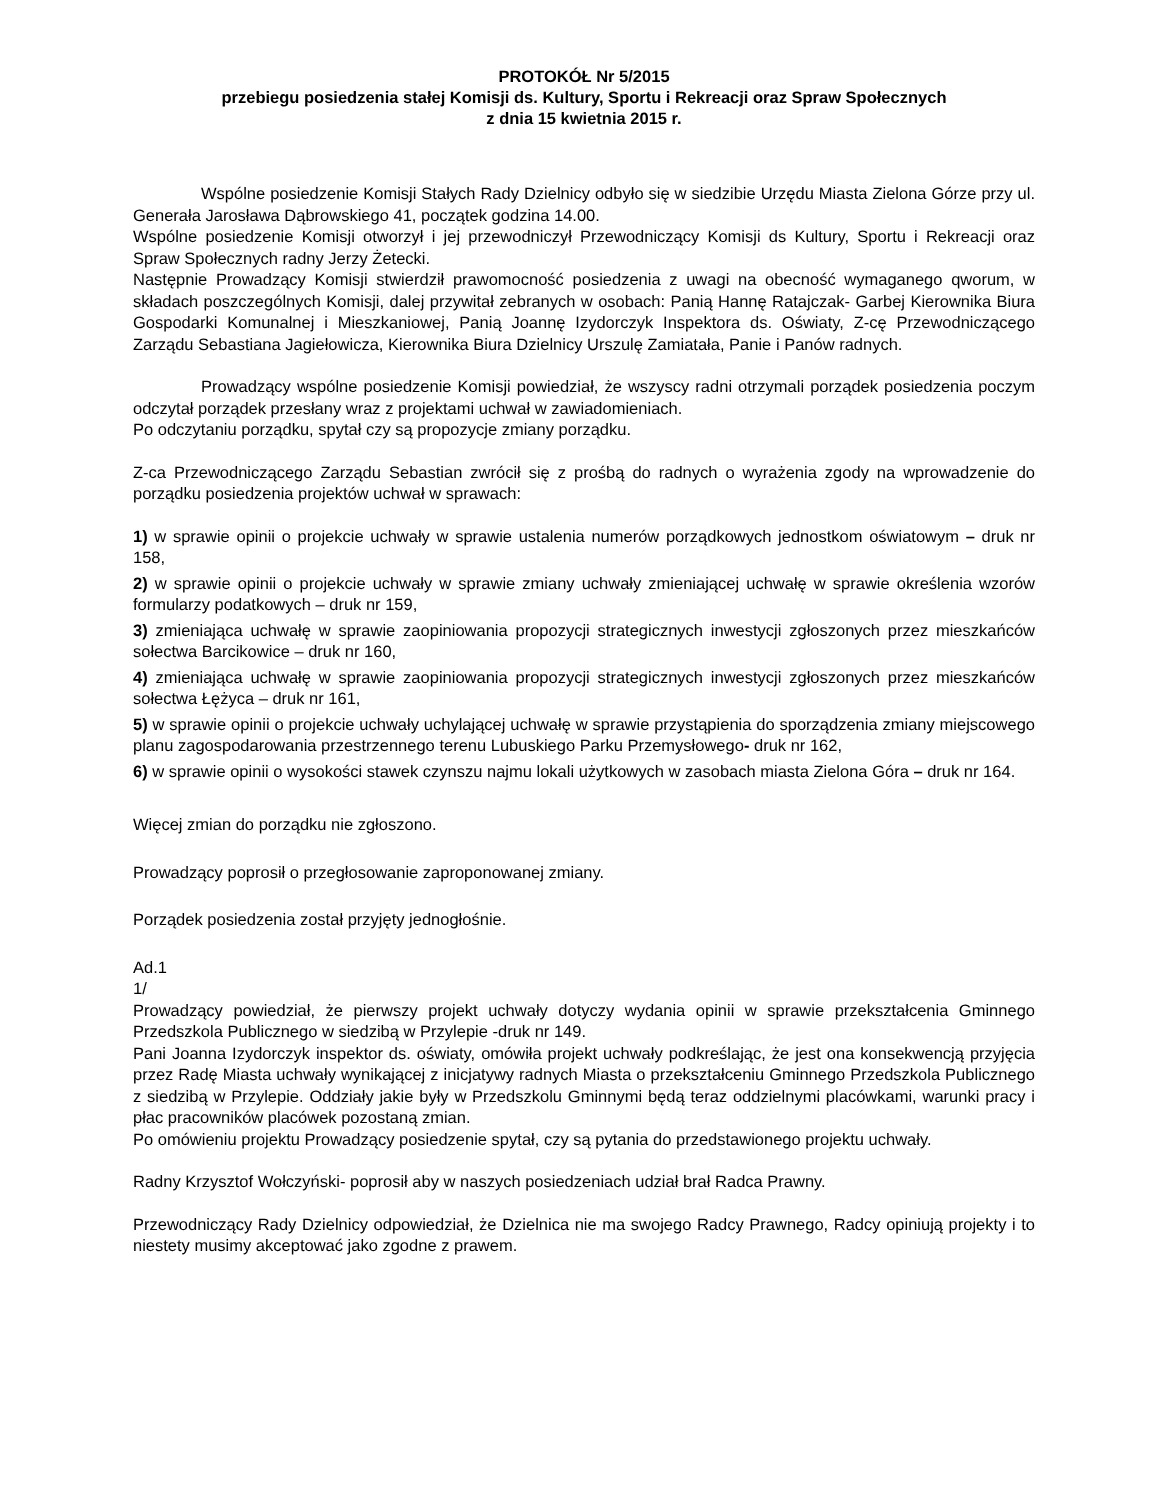PROTOKÓŁ Nr 5/2015
przebiegu posiedzenia stałej Komisji ds. Kultury, Sportu i Rekreacji oraz Spraw Społecznych
z dnia 15 kwietnia 2015 r.
Wspólne posiedzenie Komisji Stałych Rady Dzielnicy odbyło się w siedzibie Urzędu Miasta Zielona Górze przy ul. Generała Jarosława Dąbrowskiego 41, początek godzina 14.00.
Wspólne posiedzenie Komisji otworzył i jej przewodniczył Przewodniczący Komisji ds Kultury, Sportu i Rekreacji oraz Spraw Społecznych radny Jerzy Żetecki.
Następnie Prowadzący Komisji stwierdził prawomocność posiedzenia z uwagi na obecność wymaganego qworum, w składach poszczególnych Komisji, dalej przywitał zebranych w osobach: Panią Hannę Ratajczak- Garbej Kierownika Biura Gospodarki Komunalnej i Mieszkaniowej, Panią Joannę Izydorczyk Inspektora ds. Oświaty, Z-cę Przewodniczącego Zarządu Sebastiana Jagiełowicza, Kierownika Biura Dzielnicy Urszulę Zamiatała, Panie i Panów radnych.
Prowadzący wspólne posiedzenie Komisji powiedział, że wszyscy radni otrzymali porządek posiedzenia poczym odczytał porządek przesłany wraz z projektami uchwał w zawiadomieniach.
Po odczytaniu porządku, spytał czy są propozycje zmiany porządku.
Z-ca Przewodniczącego Zarządu Sebastian zwrócił się z prośbą do radnych o wyrażenia zgody na wprowadzenie do porządku posiedzenia projektów uchwał w sprawach:
1) w sprawie opinii o projekcie uchwały w sprawie ustalenia numerów porządkowych jednostkom oświatowym – druk nr 158,
2) w sprawie opinii o projekcie uchwały w sprawie zmiany uchwały zmieniającej uchwałę w sprawie określenia wzorów formularzy podatkowych – druk nr 159,
3) zmieniająca uchwałę w sprawie zaopiniowania propozycji strategicznych inwestycji zgłoszonych przez mieszkańców sołectwa Barcikowice – druk nr 160,
4) zmieniająca uchwałę w sprawie zaopiniowania propozycji strategicznych inwestycji zgłoszonych przez mieszkańców sołectwa Łężyca – druk nr 161,
5) w sprawie opinii o projekcie uchwały uchylającej uchwałę w sprawie przystąpienia do sporządzenia zmiany miejscowego planu zagospodarowania przestrzennego terenu Lubuskiego Parku Przemysłowego- druk nr 162,
6) w sprawie opinii o wysokości stawek czynszu najmu lokali użytkowych w zasobach miasta Zielona Góra – druk nr 164.
Więcej zmian do porządku nie zgłoszono.
Prowadzący poprosił o przegłosowanie zaproponowanej zmiany.
Porządek posiedzenia został przyjęty jednogłośnie.
Ad.1
1/
Prowadzący powiedział, że pierwszy projekt uchwały dotyczy wydania opinii w sprawie przekształcenia Gminnego Przedszkola Publicznego w siedzibą w Przylepie -druk nr 149.
Pani Joanna Izydorczyk inspektor ds. oświaty, omówiła projekt uchwały podkreślając, że jest ona konsekwencją przyjęcia przez Radę Miasta uchwały wynikającej z inicjatywy radnych Miasta o przekształceniu Gminnego Przedszkola Publicznego z siedzibą w Przylepie. Oddziały jakie były w Przedszkolu Gminnymi będą teraz oddzielnymi placówkami, warunki pracy i płac pracowników placówek pozostaną zmian.
Po omówieniu projektu Prowadzący posiedzenie spytał, czy są pytania do przedstawionego projektu uchwały.
Radny Krzysztof Wołczyński- poprosił aby w naszych posiedzeniach udział brał Radca Prawny.
Przewodniczący Rady Dzielnicy odpowiedział, że Dzielnica nie ma swojego Radcy Prawnego, Radcy opiniują projekty i to niestety musimy akceptować jako zgodne z prawem.